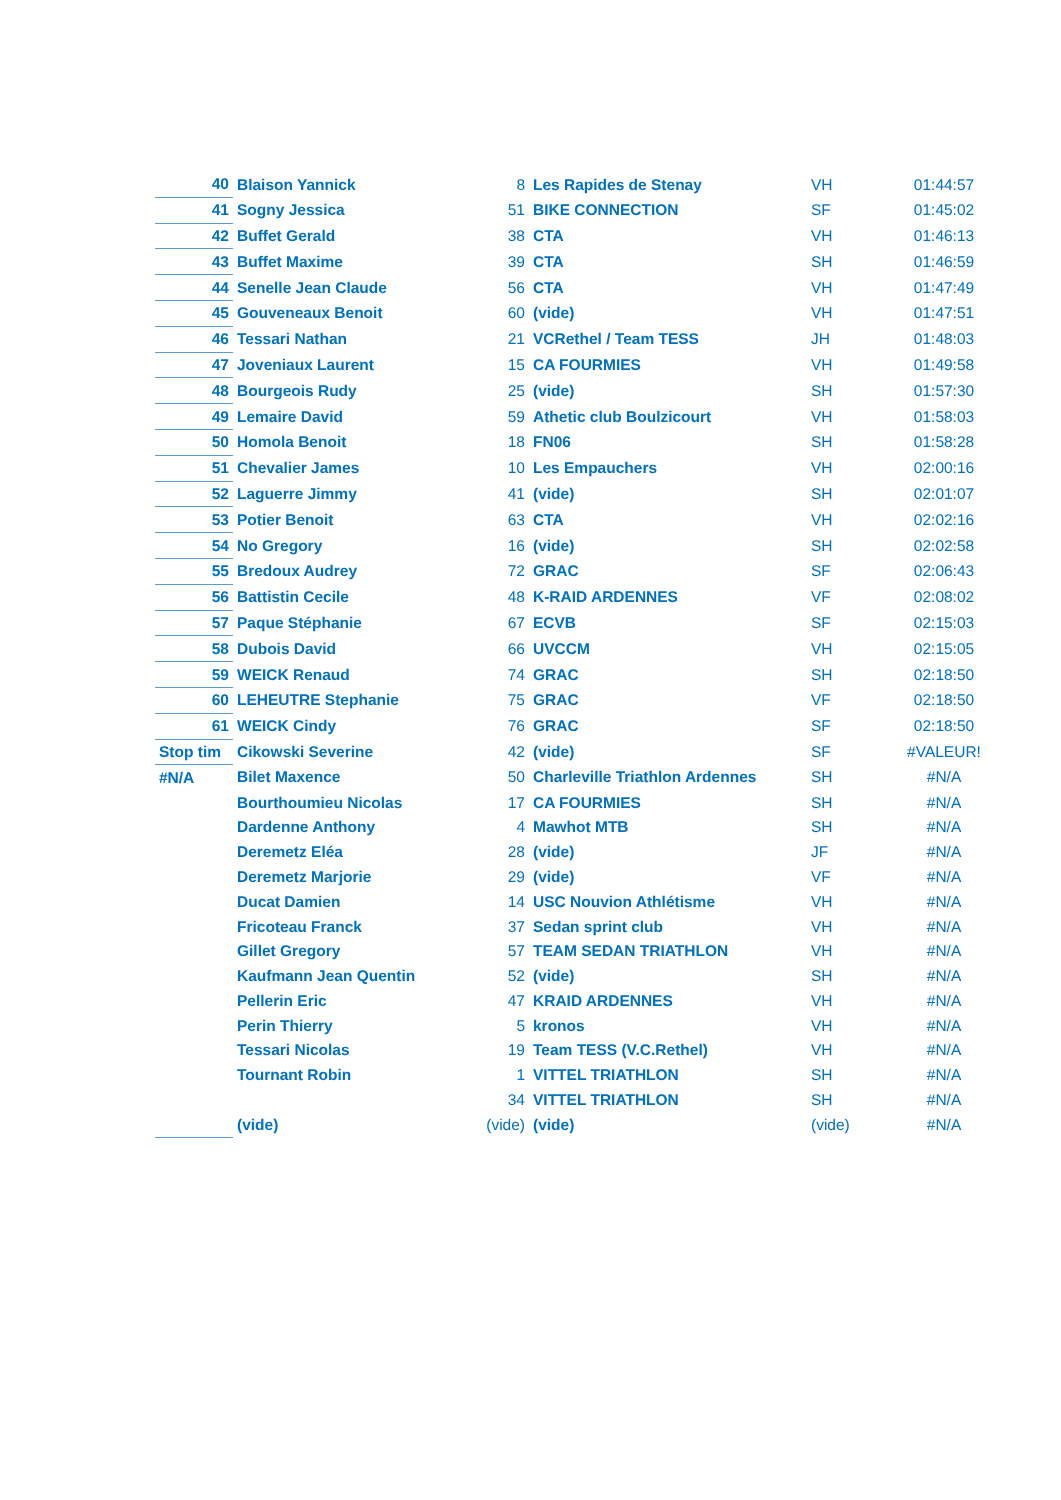| 40 | Blaison Yannick | 8 | Les Rapides de Stenay | VH | 01:44:57 |
| 41 | Sogny Jessica | 51 | BIKE CONNECTION | SF | 01:45:02 |
| 42 | Buffet Gerald | 38 | CTA | VH | 01:46:13 |
| 43 | Buffet Maxime | 39 | CTA | SH | 01:46:59 |
| 44 | Senelle Jean Claude | 56 | CTA | VH | 01:47:49 |
| 45 | Gouveneaux Benoit | 60 | (vide) | VH | 01:47:51 |
| 46 | Tessari Nathan | 21 | VCRethel / Team TESS | JH | 01:48:03 |
| 47 | Joveniaux Laurent | 15 | CA FOURMIES | VH | 01:49:58 |
| 48 | Bourgeois Rudy | 25 | (vide) | SH | 01:57:30 |
| 49 | Lemaire David | 59 | Athetic club Boulzicourt | VH | 01:58:03 |
| 50 | Homola Benoit | 18 | FN06 | SH | 01:58:28 |
| 51 | Chevalier James | 10 | Les Empauchers | VH | 02:00:16 |
| 52 | Laguerre Jimmy | 41 | (vide) | SH | 02:01:07 |
| 53 | Potier Benoit | 63 | CTA | VH | 02:02:16 |
| 54 | No Gregory | 16 | (vide) | SH | 02:02:58 |
| 55 | Bredoux Audrey | 72 | GRAC | SF | 02:06:43 |
| 56 | Battistin Cecile | 48 | K-RAID ARDENNES | VF | 02:08:02 |
| 57 | Paque Stéphanie | 67 | ECVB | SF | 02:15:03 |
| 58 | Dubois David | 66 | UVCCM | VH | 02:15:05 |
| 59 | WEICK Renaud | 74 | GRAC | SH | 02:18:50 |
| 60 | LEHEUTRE Stephanie | 75 | GRAC | VF | 02:18:50 |
| 61 | WEICK Cindy | 76 | GRAC | SF | 02:18:50 |
| Stop tim | Cikowski Severine | 42 | (vide) | SF | #VALEUR! |
| #N/A | Bilet Maxence | 50 | Charleville Triathlon Ardennes | SH | #N/A |
| | Bourthoumieu Nicolas | 17 | CA FOURMIES | SH | #N/A |
| | Dardenne Anthony | 4 | Mawhot MTB | SH | #N/A |
| | Deremetz Eléa | 28 | (vide) | JF | #N/A |
| | Deremetz Marjorie | 29 | (vide) | VF | #N/A |
| | Ducat Damien | 14 | USC Nouvion Athlétisme | VH | #N/A |
| | Fricoteau Franck | 37 | Sedan sprint club | VH | #N/A |
| | Gillet Gregory | 57 | TEAM SEDAN TRIATHLON | VH | #N/A |
| | Kaufmann Jean Quentin | 52 | (vide) | SH | #N/A |
| | Pellerin Eric | 47 | KRAID ARDENNES | VH | #N/A |
| | Perin Thierry | 5 | kronos | VH | #N/A |
| | Tessari Nicolas | 19 | Team TESS (V.C.Rethel) | VH | #N/A |
| | Tournant Robin | 1 | VITTEL TRIATHLON | SH | #N/A |
| | | 34 | VITTEL TRIATHLON | SH | #N/A |
| | (vide) | (vide) | (vide) | (vide) | #N/A |